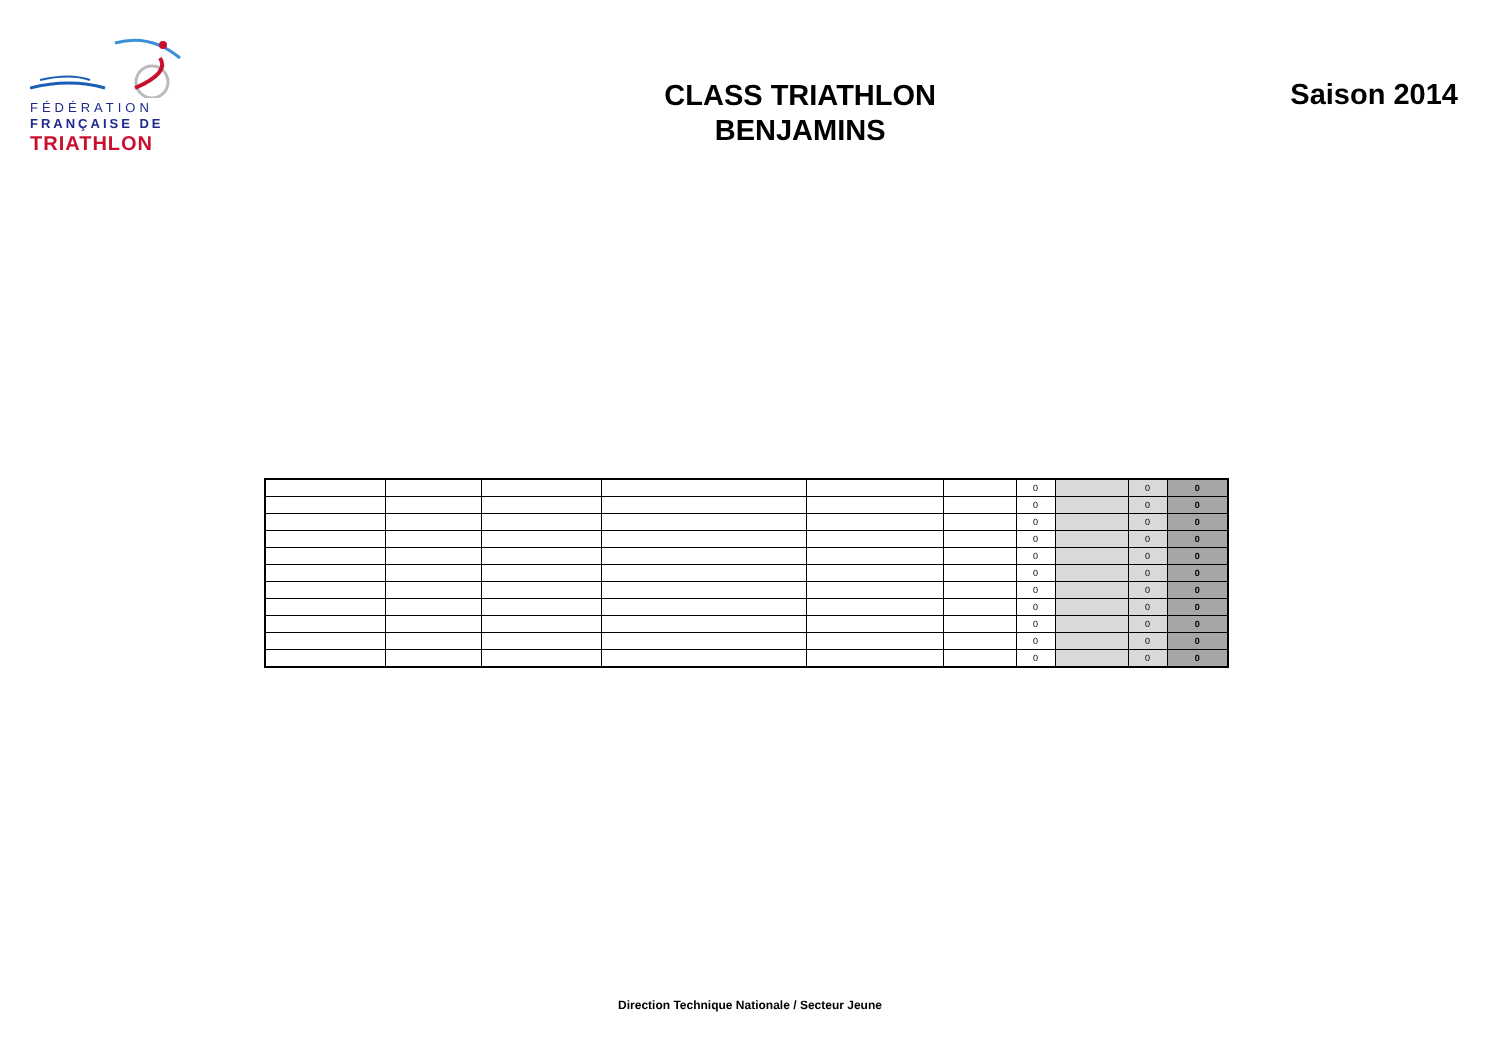FÉDÉRATION
FRANÇAISE DE
TRIATHLON
CLASS TRIATHLON
BENJAMINS
Saison 2014
| | | | | | | 0 | | 0 | 0 |
| | | | | | | 0 | | 0 | 0 |
| | | | | | | 0 | | 0 | 0 |
| | | | | | | 0 | | 0 | 0 |
| | | | | | | 0 | | 0 | 0 |
| | | | | | | 0 | | 0 | 0 |
| | | | | | | 0 | | 0 | 0 |
| | | | | | | 0 | | 0 | 0 |
| | | | | | | 0 | | 0 | 0 |
| | | | | | | 0 | | 0 | 0 |
| | | | | | | 0 | | 0 | 0 |
Direction Technique Nationale / Secteur Jeune